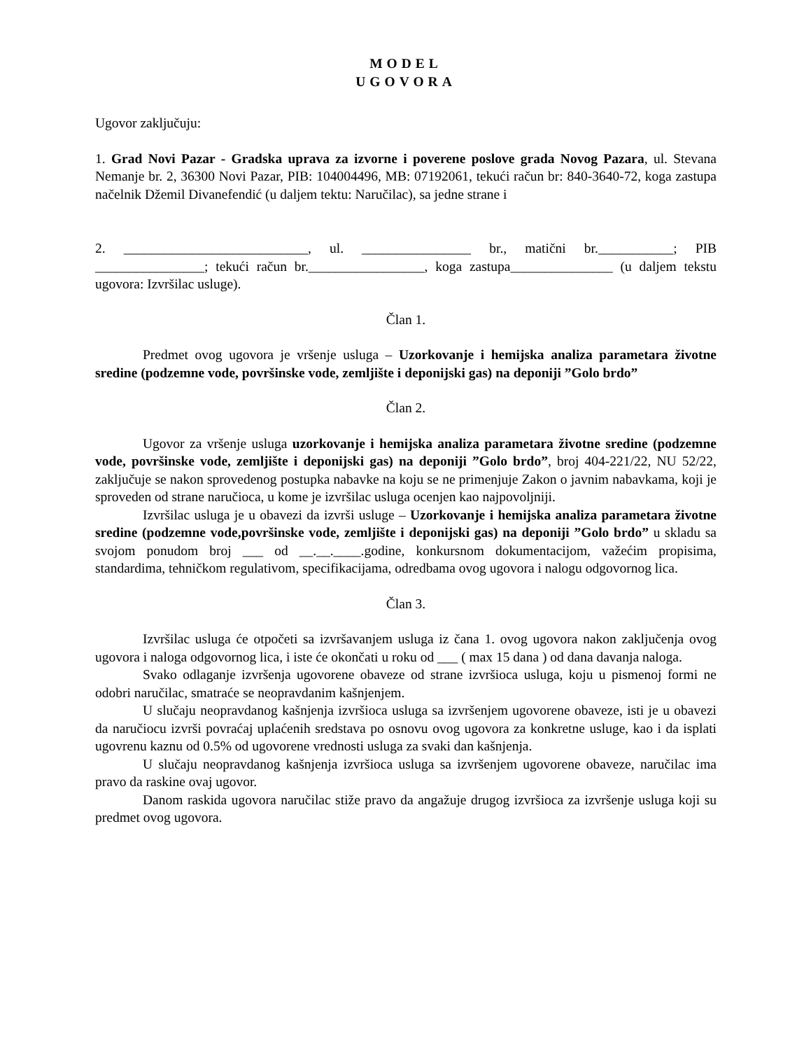MODEL
UGOVORA
Ugovor zaključuju:
1. Grad Novi Pazar - Gradska uprava za izvorne i poverene poslove grada Novog Pazara, ul. Stevana Nemanje br. 2, 36300 Novi Pazar, PIB: 104004496, MB: 07192061, tekući račun br: 840-3640-72, koga zastupa načelnik Džemil Divanefendić (u daljem tektu: Naručilac), sa jedne strane i
2. ___________________________, ul. ________________ br., matični br.___________; PIB ________________; tekući račun br._________________, koga zastupa_______________ (u daljem tekstu ugovora: Izvršilac usluge).
Član 1.
Predmet ovog ugovora je vršenje usluga – Uzorkovanje i hemijska analiza parametara životne sredine (podzemne vode, površinske vode, zemljište i deponijski gas) na deponiji ”Golo brdo”
Član 2.
Ugovor za vršenje usluga uzorkovanje i hemijska analiza parametara životne sredine (podzemne vode, površinske vode, zemljište i deponijski gas) na deponiji ”Golo brdo”, broj 404-221/22, NU 52/22, zaključuje se nakon sprovedenog postupka nabavke na koju se ne primenjuje Zakon o javnim nabavkama, koji je sproveden od strane naručioca, u kome je izvršilac usluga ocenjen kao najpovoljniji.
Izvršilac usluga je u obavezi da izvrši usluge – Uzorkovanje i hemijska analiza parametara životne sredine (podzemne vode,površinske vode, zemljište i deponijski gas) na deponiji ”Golo brdo” u skladu sa svojom ponudom broj ___ od __.__.____.godine, konkursnom dokumentacijom, važećim propisima, standardima, tehničkom regulativom, specifikacijama, odredbama ovog ugovora i nalogu odgovornog lica.
Član 3.
Izvršilac usluga će otpočeti sa izvršavanjem usluga iz čana 1. ovog ugovora nakon zaključenja ovog ugovora i naloga odgovornog lica, i iste će okončati u roku od ___ ( max 15 dana ) od dana davanja naloga.
Svako odlaganje izvršenja ugovorene obaveze od strane izvršioca usluga, koju u pismenoj formi ne odobri naručilac, smatraće se neopravdanim kašnjenjem.
U slučaju neopravdanog kašnjenja izvršioca usluga sa izvršenjem ugovorene obaveze, isti je u obavezi da naručiocu izvrši povraćaj uplaćenih sredstava po osnovu ovog ugovora za konkretne usluge, kao i da isplati ugovrenu kaznu od 0.5% od ugovorene vrednosti usluga za svaki dan kašnjenja.
U slučaju neopravdanog kašnjenja izvršioca usluga sa izvršenjem ugovorene obaveze, naručilac ima pravo da raskine ovaj ugovor.
Danom raskida ugovora naručilac stiže pravo da angažuje drugog izvršioca za izvršenje usluga koji su predmet ovog ugovora.